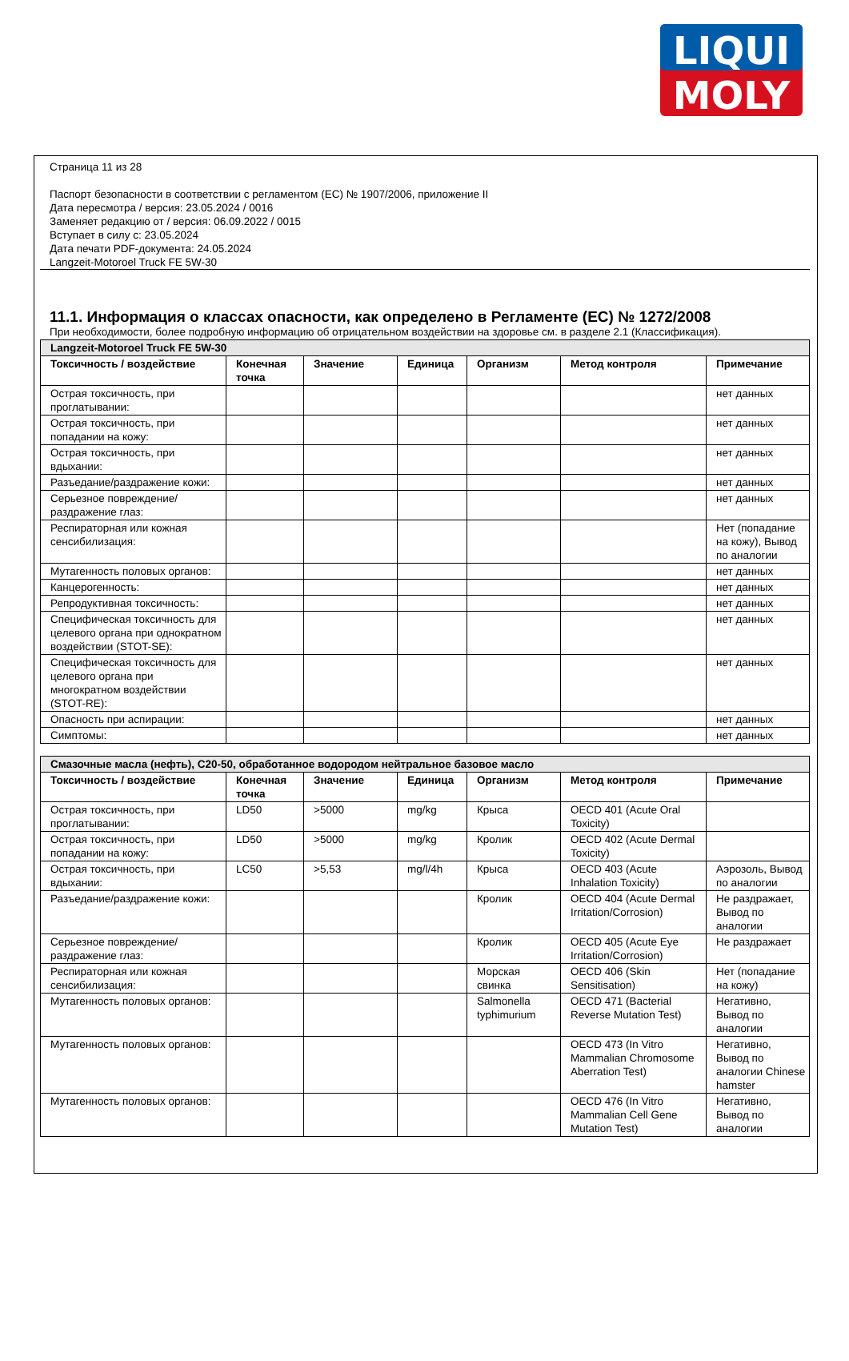LIQUI
MOLY
Страница 11 из 28
Паспорт безопасности в соответствии с регламентом (ЕС) № 1907/2006, приложение II
Дата пересмотра / версия: 23.05.2024 / 0016
Заменяет редакцию от / версия: 06.09.2022 / 0015
Вступает в силу с: 23.05.2024
Дата печати PDF-документа: 24.05.2024
Langzeit-Motoroel Truck FE 5W-30
11.1. Информация о классах опасности, как определено в Регламенте (ЕС) № 1272/2008
При необходимости, более подробную информацию об отрицательном воздействии на здоровье см. в разделе 2.1 (Классификация).
| Langzeit-Motoroel Truck FE 5W-30 | | | | | | |
| Токсичность / воздействие | Конечная точка | Значение | Единица | Организм | Метод контроля | Примечание |
| Острая токсичность, при проглатывании: | | | | | | нет данных |
| Острая токсичность, при попадании на кожу: | | | | | | нет данных |
| Острая токсичность, при вдыхании: | | | | | | нет данных |
| Разъедание/раздражение кожи: | | | | | | нет данных |
| Серьезное повреждение/раздражение глаз: | | | | | | нет данных |
| Респираторная или кожная сенсибилизация: | | | | | | Нет (попадание на кожу), Вывод по аналогии |
| Мутагенность половых органов: | | | | | | нет данных |
| Канцерогенность: | | | | | | нет данных |
| Репродуктивная токсичность: | | | | | | нет данных |
| Специфическая токсичность для целевого органа при однократном воздействии (STOT-SE): | | | | | | нет данных |
| Специфическая токсичность для целевого органа при многократном воздействии (STOT-RE): | | | | | | нет данных |
| Опасность при аспирации: | | | | | | нет данных |
| Симптомы: | | | | | | нет данных |
| Смазочные масла (нефть), C20-50, обработанное водородом нейтральное базовое масло | | | | | | |
| Токсичность / воздействие | Конечная точка | Значение | Единица | Организм | Метод контроля | Примечание |
| Острая токсичность, при проглатывании: | LD50 | >5000 | mg/kg | Крыса | OECD 401 (Acute Oral Toxicity) | |
| Острая токсичность, при попадании на кожу: | LD50 | >5000 | mg/kg | Кролик | OECD 402 (Acute Dermal Toxicity) | |
| Острая токсичность, при вдыхании: | LC50 | >5,53 | mg/l/4h | Крыса | OECD 403 (Acute Inhalation Toxicity) | Аэрозоль, Вывод по аналогии |
| Разъедание/раздражение кожи: | | | | Кролик | OECD 404 (Acute Dermal Irritation/Corrosion) | Не раздражает, Вывод по аналогии |
| Серьезное повреждение/раздражение глаз: | | | | Кролик | OECD 405 (Acute Eye Irritation/Corrosion) | Не раздражает |
| Респираторная или кожная сенсибилизация: | | | | Морская свинка | OECD 406 (Skin Sensitisation) | Нет (попадание на кожу) |
| Мутагенность половых органов: | | | | Salmonella typhimurium | OECD 471 (Bacterial Reverse Mutation Test) | Негативно, Вывод по аналогии |
| Мутагенность половых органов: | | | | | OECD 473 (In Vitro Mammalian Chromosome Aberration Test) | Негативно, Вывод по аналогии Chinese hamster |
| Мутагенность половых органов: | | | | | OECD 476 (In Vitro Mammalian Cell Gene Mutation Test) | Негативно, Вывод по аналогии |